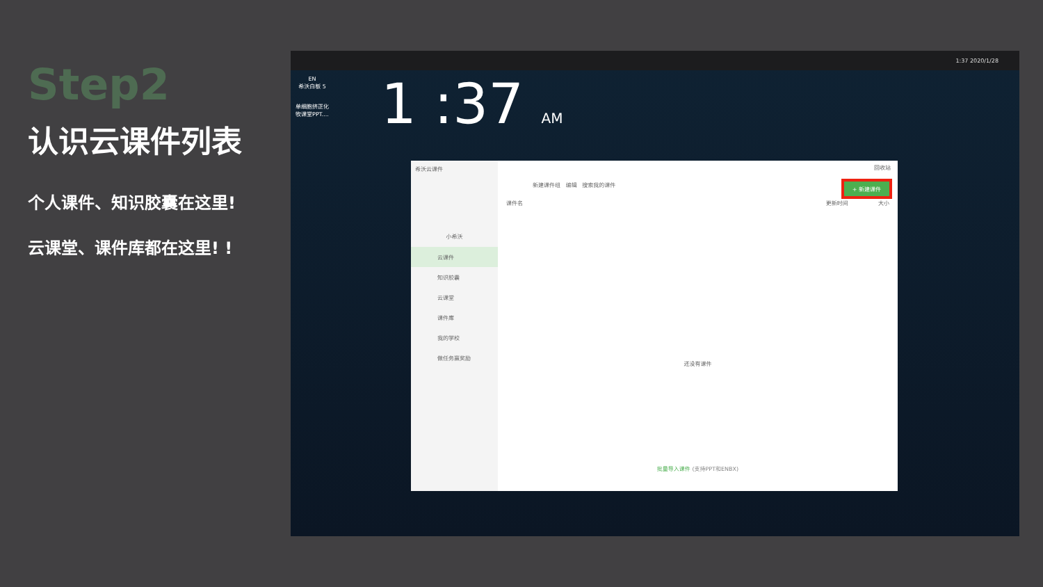Step2
认识云课件列表
个人课件、知识胶囊在这里!
云课堂、课件库都在这里! !
1:37 2020/1/28
EN
希沃白板 5
单细胞挤正化 牧课堂PPT....
1 :37 AM
希沃云课件
小希沃
云课件
知识胶囊
云课堂
课件库
我的学校
做任务赢奖励
回收站
新建课件组 编辑 搜索我的课件
+ 新建课件
课件名 更新时间 大小
还没有课件
批量导入课件 (支持PPT和ENBX)